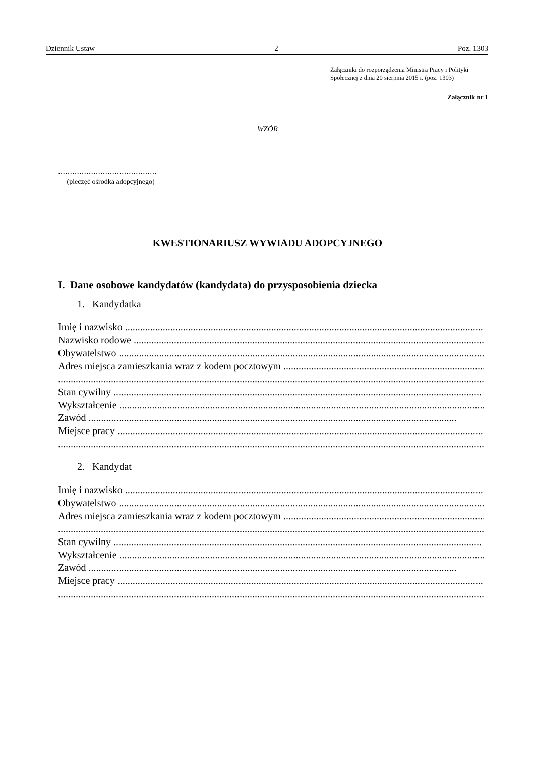Dziennik Ustaw – 2 – Poz. 1303
Załączniki do rozporządzenia Ministra Pracy i Polityki
Społecznej z dnia 20 sierpnia 2015 r. (poz. 1303)
Załącznik nr 1
WZÓR
……………………………………
(pieczęć ośrodka adopcyjnego)
KWESTIONARIUSZ WYWIADU ADOPCYJNEGO
I. Dane osobowe kandydatów (kandydata) do przysposobienia dziecka
1. Kandydatka
Imię i nazwisko ..................................................................................................................................................
Nazwisko rodowe ..................................................................................................................................................
Obywatelstwo ..................................................................................................................................................
Adres miejsca zamieszkania wraz z kodem pocztowym ..................................................................................................................................................
..............................................................................................................................................................................................
Stan cywilny ..................................................................................................................................................
Wykształcenie ..................................................................................................................................................
Zawód ..................................................................................................................................................
Miejsce pracy ..................................................................................................................................................
..............................................................................................................................................................................................
2. Kandydat
Imię i nazwisko ..................................................................................................................................................
Obywatelstwo ..................................................................................................................................................
Adres miejsca zamieszkania wraz z kodem pocztowym ..................................................................................................................................................
..............................................................................................................................................................................................
Stan cywilny ..................................................................................................................................................
Wykształcenie ..................................................................................................................................................
Zawód ..................................................................................................................................................
Miejsce pracy ..................................................................................................................................................
..............................................................................................................................................................................................